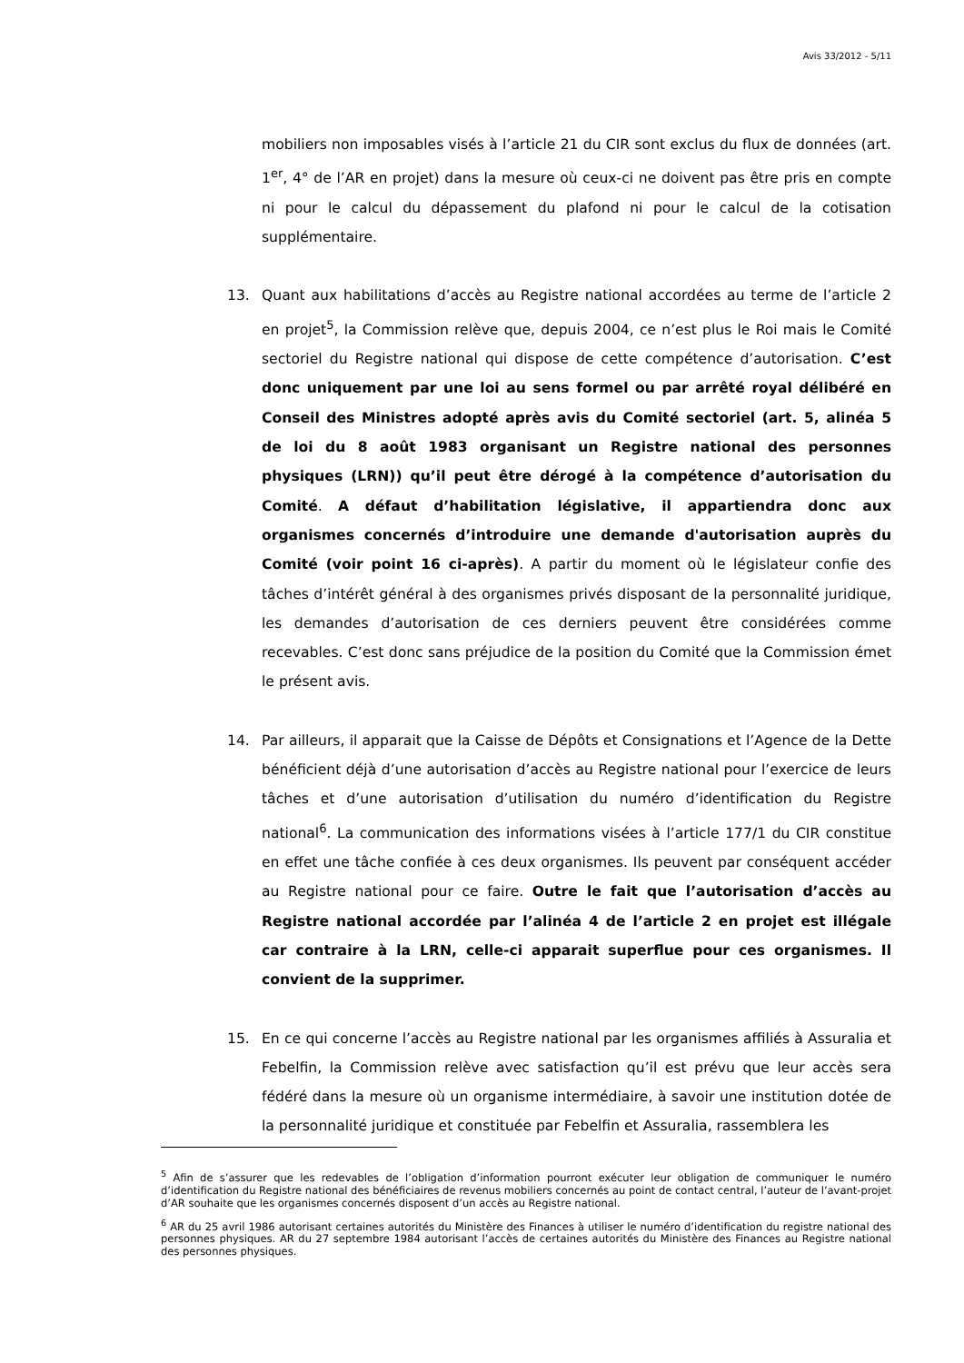Avis 33/2012 - 5/11
mobiliers non imposables visés à l’article 21 du CIR sont exclus du flux de données (art. 1<sup>er</sup>, 4° de l’AR en projet) dans la mesure où ceux-ci ne doivent pas être pris en compte ni pour le calcul du dépassement du plafond ni pour le calcul de la cotisation supplémentaire.
13. Quant aux habilitations d’accès au Registre national accordées au terme de l’article 2 en projet<sup>5</sup>, la Commission relève que, depuis 2004, ce n’est plus le Roi mais le Comité sectoriel du Registre national qui dispose de cette compétence d’autorisation. C’est donc uniquement par une loi au sens formel ou par arrêté royal délibéré en Conseil des Ministres adopté après avis du Comité sectoriel (art. 5, alinéa 5 de loi du 8 août 1983 organisant un Registre national des personnes physiques (LRN)) qu’il peut être dérogé à la compétence d’autorisation du Comité. A défaut d’habilitation législative, il appartiendra donc aux organismes concernés d’introduire une demande d'autorisation auprès du Comité (voir point 16 ci-après). A partir du moment où le législateur confie des tâches d’intérêt général à des organismes privés disposant de la personnalité juridique, les demandes d’autorisation de ces derniers peuvent être considérées comme recevables. C’est donc sans préjudice de la position du Comité que la Commission émet le présent avis.
14. Par ailleurs, il apparait que la Caisse de Dépôts et Consignations et l’Agence de la Dette bénéficient déjà d’une autorisation d’accès au Registre national pour l’exercice de leurs tâches et d’une autorisation d’utilisation du numéro d’identification du Registre national<sup>6</sup>. La communication des informations visées à l’article 177/1 du CIR constitue en effet une tâche confiée à ces deux organismes. Ils peuvent par conséquent accéder au Registre national pour ce faire. Outre le fait que l’autorisation d’accès au Registre national accordée par l’alinéa 4 de l’article 2 en projet est illégale car contraire à la LRN, celle-ci apparait superflue pour ces organismes. Il convient de la supprimer.
15. En ce qui concerne l’accès au Registre national par les organismes affiliés à Assuralia et Febelfin, la Commission relève avec satisfaction qu’il est prévu que leur accès sera fédéré dans la mesure où un organisme intermédiaire, à savoir une institution dotée de la personnalité juridique et constituée par Febelfin et Assuralia, rassemblera les
<sup>5</sup> Afin de s’assurer que les redevables de l’obligation d’information pourront exécuter leur obligation de communiquer le numéro d’identification du Registre national des bénéficiaires de revenus mobiliers concernés au point de contact central, l’auteur de l’avant-projet d’AR souhaite que les organismes concernés disposent d’un accès au Registre national.
<sup>6</sup> AR du 25 avril 1986 autorisant certaines autorités du Ministère des Finances à utiliser le numéro d’identification du registre national des personnes physiques. AR du 27 septembre 1984 autorisant l’accès de certaines autorités du Ministère des Finances au Registre national des personnes physiques.